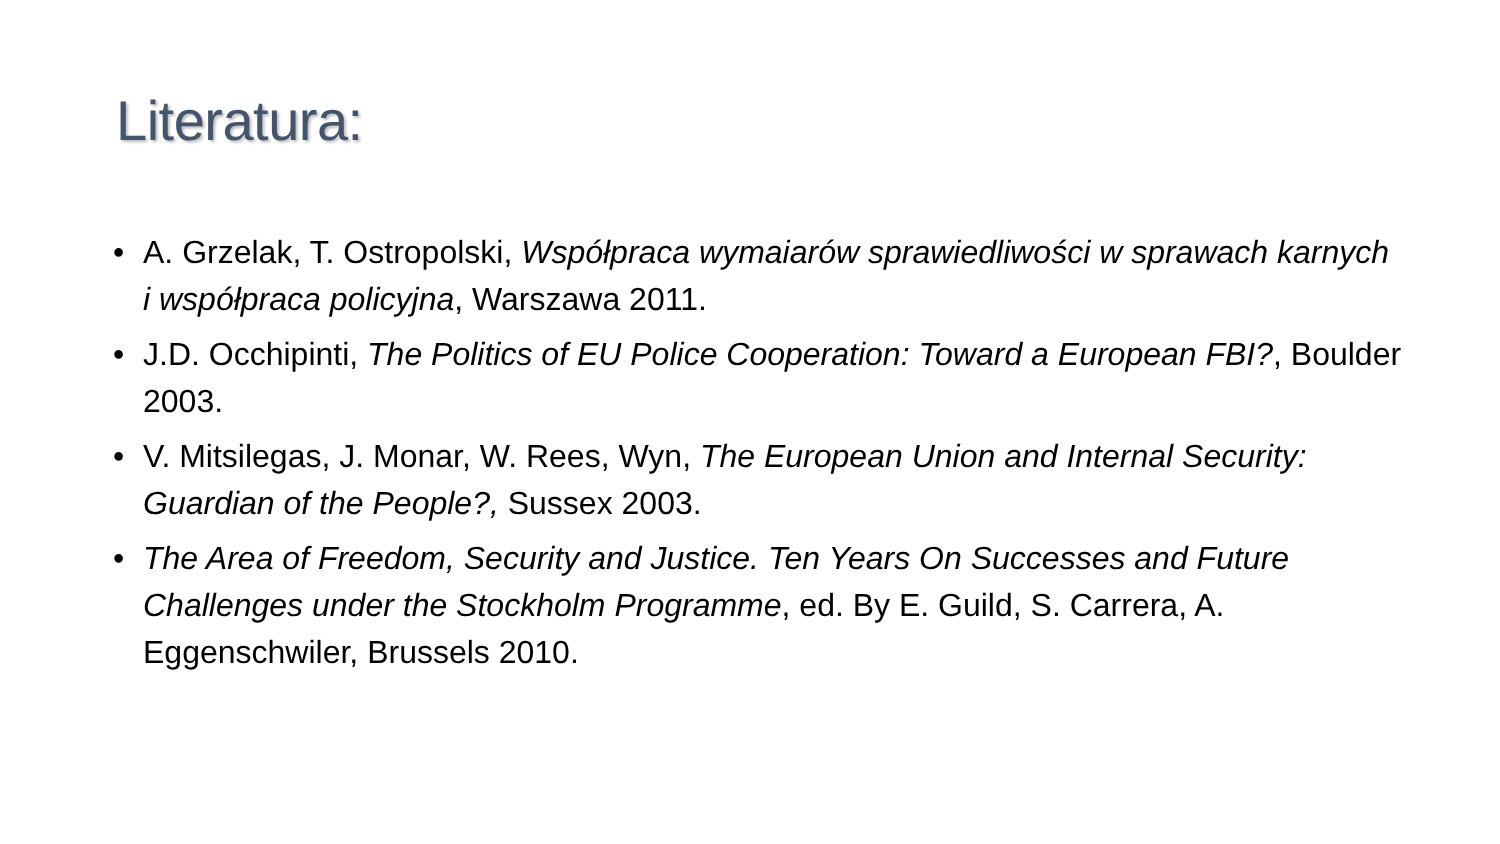Literatura:
• A. Grzelak, T. Ostropolski, Współpraca wymaiarów sprawiedliwości w sprawach karnych i współpraca policyjna, Warszawa 2011.
• J.D. Occhipinti, The Politics of EU Police Cooperation: Toward a European FBI?, Boulder 2003.
• V. Mitsilegas, J. Monar, W. Rees, Wyn, The European Union and Internal Security: Guardian of the People?, Sussex 2003.
• The Area of Freedom, Security and Justice. Ten Years On Successes and Future Challenges under the Stockholm Programme, ed. By E. Guild, S. Carrera, A. Eggenschwiler, Brussels 2010.